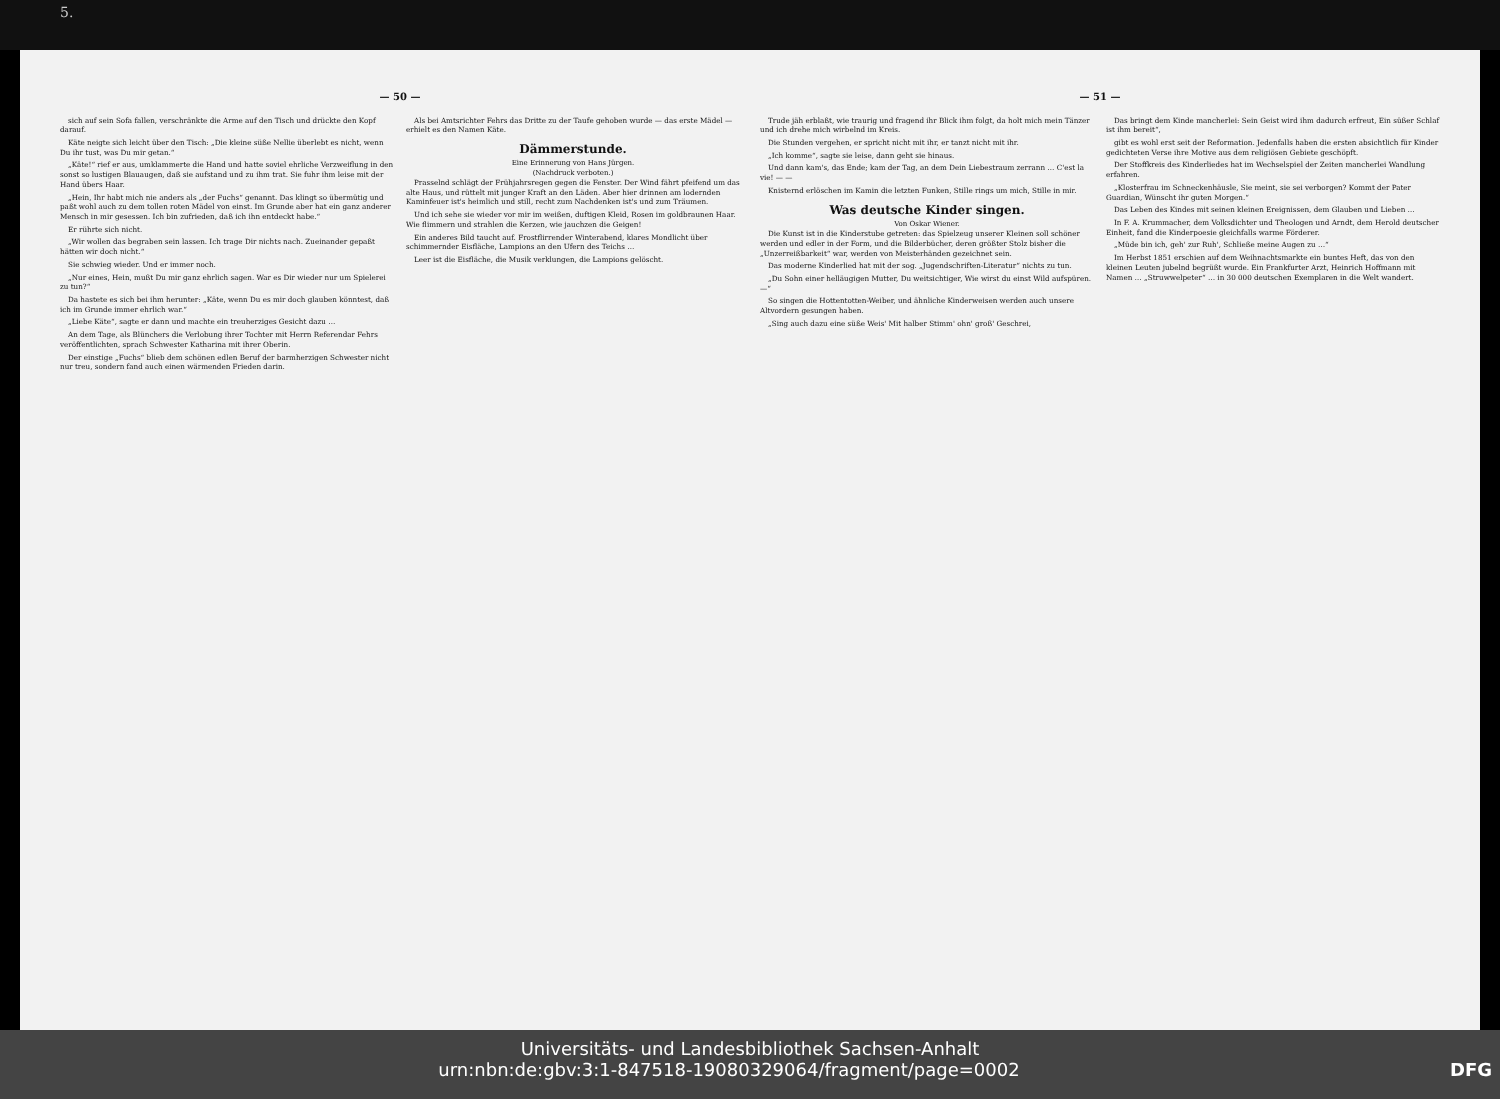5.
— 50 —
sich auf sein Sofa fallen, verschränkte die Arme auf den Tisch und drückte den Kopf darauf.
Käte neigte sich leicht über den Tisch: „Die kleine süße Nellie überlebt es nicht, wenn Du ihr tust, was Du mir getan.“
„Käte!“ rief er aus, umklammerte die Hand und hatte soviel ehrliche Verzweiflung in den sonst so lustigen Blauaugen, daß sie aufstand und zu ihm trat. Sie fuhr ihm leise mit der Hand übers Haar.
„Hein, Ihr habt mich nie anders als „der Fuchs“ genannt. Das klingt so übermütig und paßt wohl auch zu dem tollen roten Mädel von einst. Im Grunde aber hat ein ganz anderer Mensch in mir gesessen. Ich bin zufrieden, daß ich ihn entdeckt habe.“
Er rührte sich nicht.
„Wir wollen das begraben sein lassen. Ich trage Dir nichts nach. Zueinander gepaßt hätten wir doch nicht.“
Sie schwieg wieder. Und er immer noch.
„Nur eines, Hein, mußt Du mir ganz ehrlich sagen. War es Dir wieder nur um Spielerei zu tun?“
Da hastete es sich bei ihm herunter: „Käte, wenn Du es mir doch glauben könntest, daß ich im Grunde immer ehrlich war.“
„Liebe Käte“, sagte er dann und machte ein treuherziges Gesicht dazu …
An dem Tage, als Blünchers die Verlobung ihrer Tochter mit Herrn Referendar Fehrs veröffentlichten, sprach Schwester Katharina mit ihrer Oberin.
Der einstige „Fuchs“ blieb dem schönen edlen Beruf der barmherzigen Schwester nicht nur treu, sondern fand auch einen wärmenden Frieden darin.
Als bei Amtsrichter Fehrs das Dritte zu der Taufe gehoben wurde — das erste Mädel — erhielt es den Namen Käte.
Dämmerstunde.
Eine Erinnerung von Hans Jürgen.
(Nachdruck verboten.)
Prasselnd schlägt der Frühjahrsregen gegen die Fenster. Der Wind fährt pfeifend um das alte Haus, und rüttelt mit junger Kraft an den Läden. Aber hier drinnen am lodernden Kaminfeuer ist's heimlich und still, recht zum Nachdenken ist's und zum Träumen.
Und ich sehe sie wieder vor mir im weißen, duftigen Kleid, Rosen im goldbraunen Haar. Wie flimmern und strahlen die Kerzen, wie jauchzen die Geigen!
Ein anderes Bild taucht auf. Frostflirrender Winterabend, klares Mondlicht über schimmernder Eisfläche, Lampions an den Ufern des Teichs …
Leer ist die Eisfläche, die Musik verklungen, die Lampions gelöscht.
— 51 —
Trude jäh erblaßt, wie traurig und fragend ihr Blick ihm folgt, da holt mich mein Tänzer und ich drehe mich wirbelnd im Kreis.
Die Stunden vergehen, er spricht nicht mit ihr, er tanzt nicht mit ihr.
„Ich komme“, sagte sie leise, dann geht sie hinaus.
Und dann kam's, das Ende; kam der Tag, an dem Dein Liebestraum zerrann … C'est la vie! — —
Knisternd erlöschen im Kamin die letzten Funken, Stille rings um mich, Stille in mir.
Was deutsche Kinder singen.
Von Oskar Wiener.
Die Kunst ist in die Kinderstube getreten: das Spielzeug unserer Kleinen soll schöner werden und edler in der Form, und die Bilderbücher, deren größter Stolz bisher die „Unzerreißbarkeit“ war, werden von Meisterhänden gezeichnet sein.
Das moderne Kinderlied hat mit der sog. „Jugendschriften-Literatur“ nichts zu tun.
„Du Sohn einer helläugigen Mutter, Du weitsichtiger, Wie wirst du einst Wild aufspüren. —“
So singen die Hottentotten-Weiber, und ähnliche Kinderweisen werden auch unsere Altvordern gesungen haben.
„Sing auch dazu eine süße Weis' Mit halber Stimm' ohn' groß' Geschrei,
Das bringt dem Kinde mancherlei: Sein Geist wird ihm dadurch erfreut, Ein süßer Schlaf ist ihm bereit“,
gibt es wohl erst seit der Reformation. Jedenfalls haben die ersten absichtlich für Kinder gedichteten Verse ihre Motive aus dem religiösen Gebiete geschöpft.
Der Stoffkreis des Kinderliedes hat im Wechselspiel der Zeiten mancherlei Wandlung erfahren.
„Klosterfrau im Schneckenhäusle, Sie meint, sie sei verborgen? Kommt der Pater Guardian, Wünscht ihr guten Morgen.“
Das Leben des Kindes mit seinen kleinen Ereignissen, dem Glauben und Lieben …
In F. A. Krummacher, dem Volksdichter und Theologen und Arndt, dem Herold deutscher Einheit, fand die Kinderpoesie gleichfalls warme Förderer.
„Müde bin ich, geh' zur Ruh', Schließe meine Augen zu …“
Im Herbst 1851 erschien auf dem Weihnachtsmarkte ein buntes Heft, das von den kleinen Leuten jubelnd begrüßt wurde. Ein Frankfurter Arzt, Heinrich Hoffmann mit Namen … „Struwwelpeter“ … in 30 000 deutschen Exemplaren in die Welt wandert.
Universitäts- und Landesbibliothek Sachsen-Anhalt
urn:nbn:de:gbv:3:1-847518-19080329064/fragment/page=0002 DFG